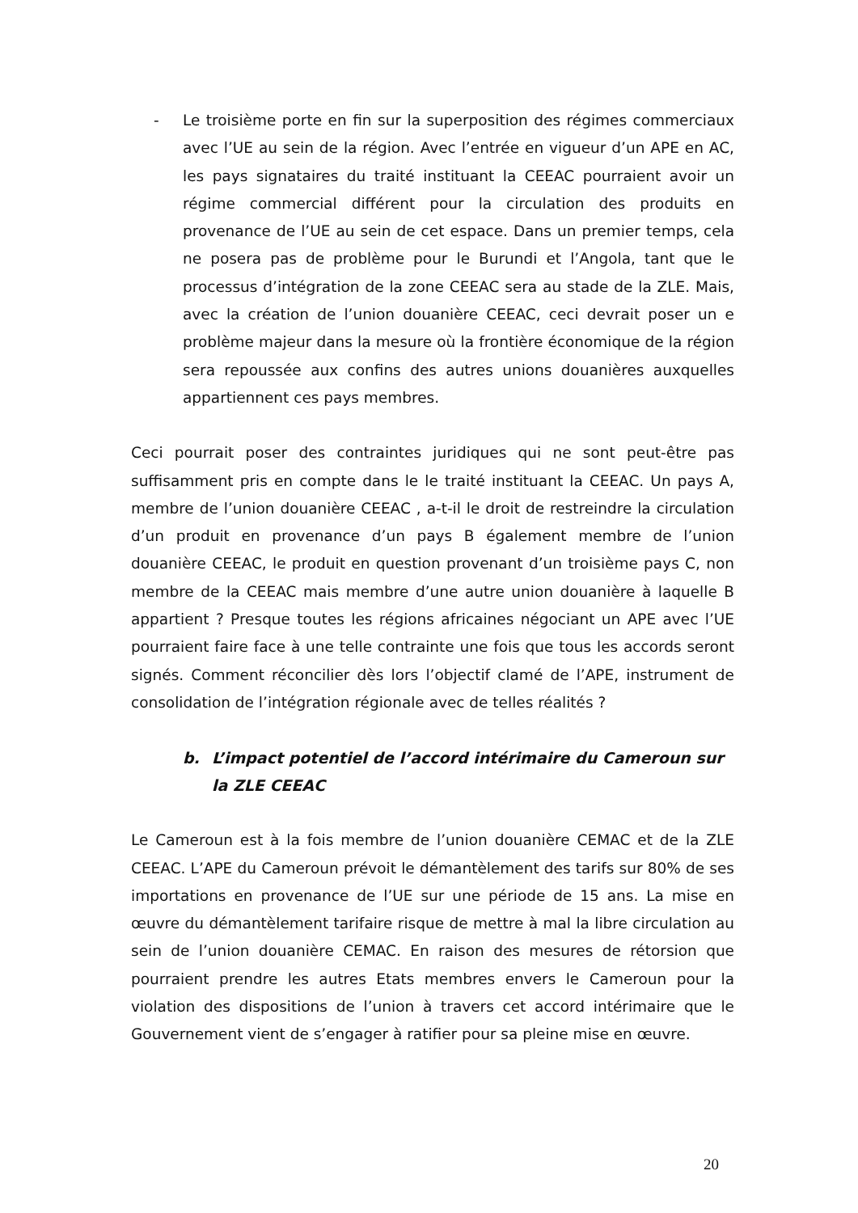- Le troisième porte en fin sur la superposition des régimes commerciaux avec l’UE au sein de la région. Avec l’entrée en vigueur d’un APE en AC, les pays signataires du traité instituant la CEEAC pourraient avoir un régime commercial différent pour la circulation des produits en provenance de l’UE au sein de cet espace. Dans un premier temps, cela ne posera pas de problème pour le Burundi et l’Angola, tant que le processus d’intégration de la zone CEEAC sera au stade de la ZLE. Mais, avec la création de l’union douanière CEEAC, ceci devrait poser un e problème majeur dans la mesure où la frontière économique de la région sera repoussée aux confins des autres unions douanières auxquelles appartiennent ces pays membres.
Ceci pourrait poser des contraintes juridiques qui ne sont peut-être pas suffisamment pris en compte dans le le traité instituant la CEEAC. Un pays A, membre de l’union douanière CEEAC , a-t-il le droit de restreindre la circulation d’un produit en provenance d’un pays B également membre de l’union douanière CEEAC, le produit en question provenant d’un troisième pays C, non membre de la CEEAC mais membre d’une autre union douanière à laquelle B appartient ? Presque toutes les régions africaines négociant un APE avec l’UE pourraient faire face à une telle contrainte une fois que tous les accords seront signés. Comment réconcilier dès lors l’objectif clamé de l’APE, instrument de consolidation de l’intégration régionale avec de telles réalités ?
b. L’impact potentiel de l’accord intérimaire du Cameroun sur la ZLE CEEAC
Le Cameroun est à la fois membre de l’union douanière CEMAC et de la ZLE CEEAC. L’APE du Cameroun prévoit le démantèlement des tarifs sur 80% de ses importations en provenance de l’UE sur une période de 15 ans. La mise en œuvre du démantèlement tarifaire risque de mettre à mal la libre circulation au sein de l’union douanière CEMAC. En raison des mesures de rétorsion que pourraient prendre les autres Etats membres envers le Cameroun pour la violation des dispositions de l’union à travers cet accord intérimaire que le Gouvernement vient de s’engager à ratifier pour sa pleine mise en œuvre.
20